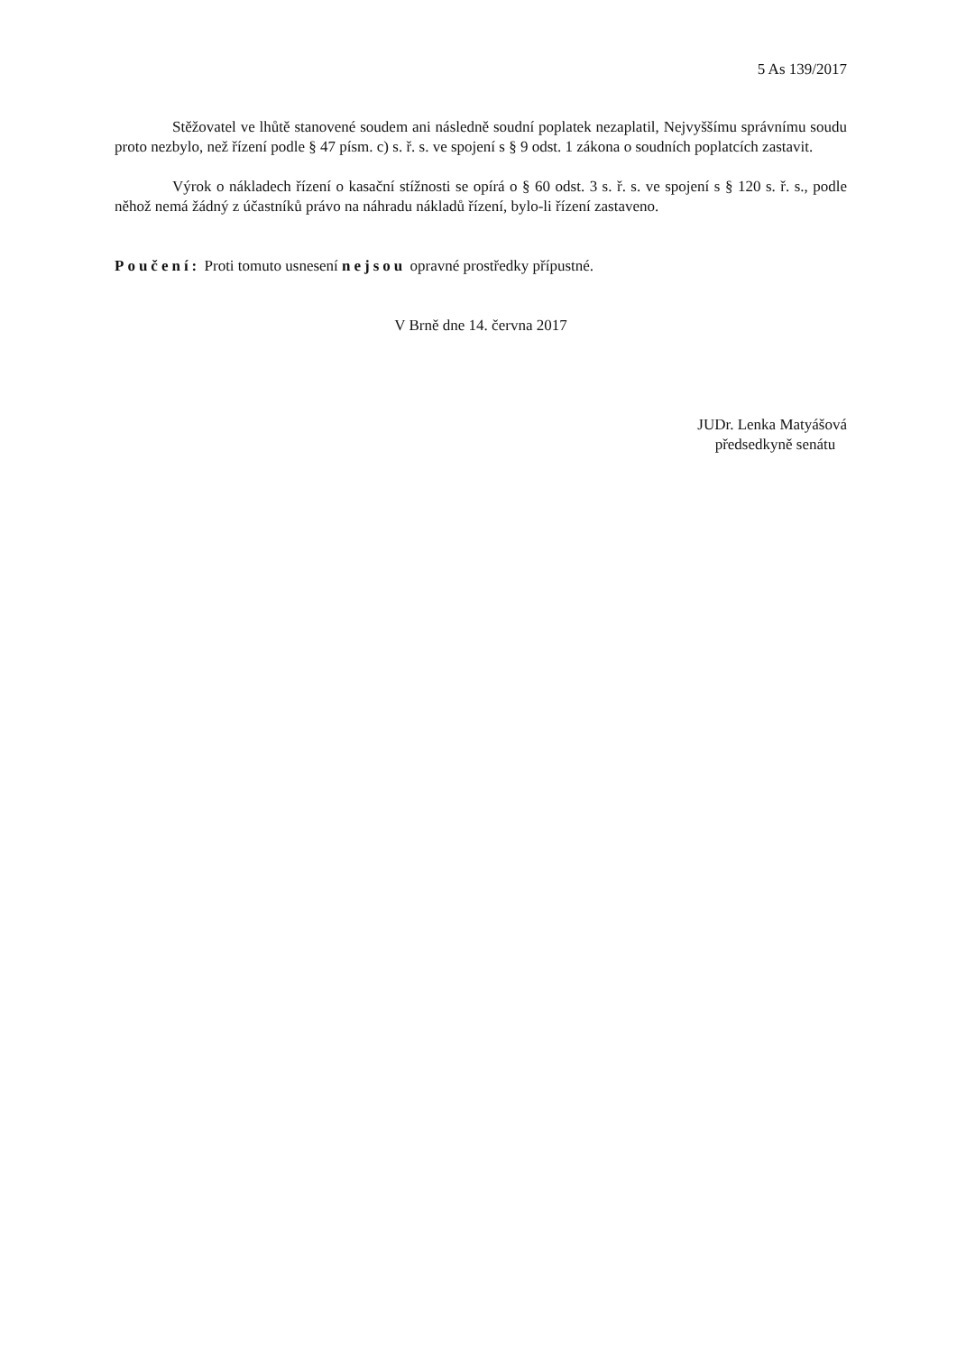5 As 139/2017
Stěžovatel ve lhůtě stanovené soudem ani následně soudní poplatek nezaplatil, Nejvyššímu správnímu soudu proto nezbylo, než řízení podle § 47 písm. c) s. ř. s. ve spojení s § 9 odst. 1 zákona o soudních poplatcích zastavit.
Výrok o nákladech řízení o kasační stížnosti se opírá o § 60 odst. 3 s. ř. s. ve spojení s § 120 s. ř. s., podle něhož nemá žádný z účastníků právo na náhradu nákladů řízení, bylo-li řízení zastaveno.
Poučení: Proti tomuto usnesení nejsou opravné prostředky přípustné.
V Brně dne 14. června 2017
JUDr. Lenka Matyášová
předsedkyně senátu